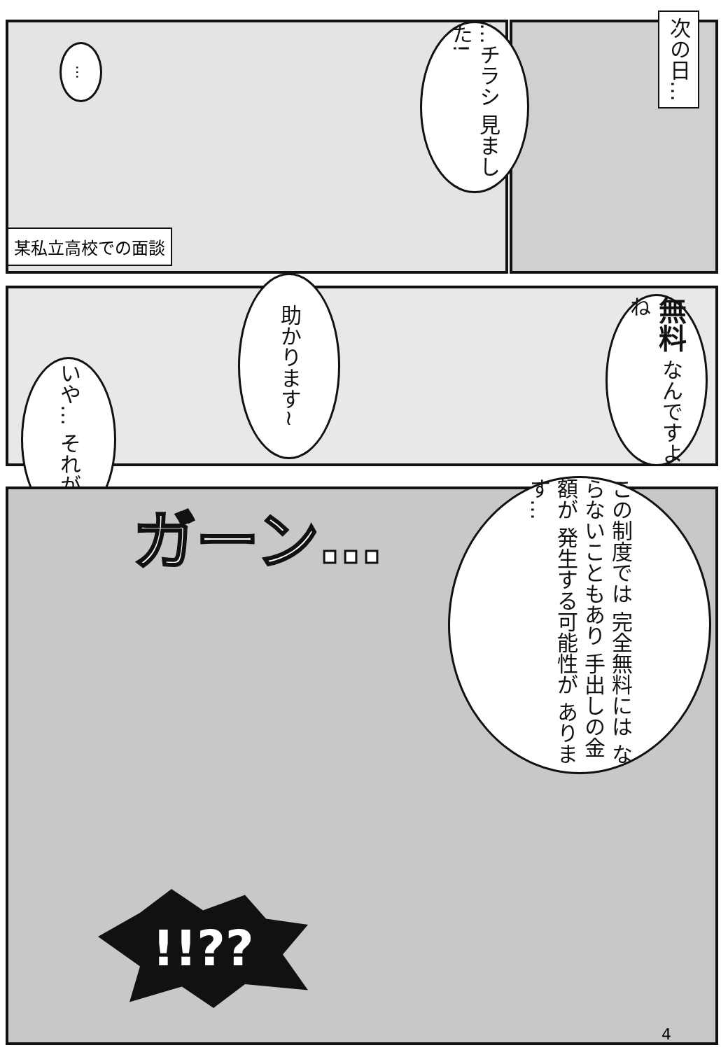次の日…
…チラシ 見ました!
…
某私立高校での面談
助かります~
無料 なんですよね
いや… それが…
ガーン…
この制度では 完全無料には ならないこともあり 手出しの金額が 発生する可能性が あります…
!!??
4